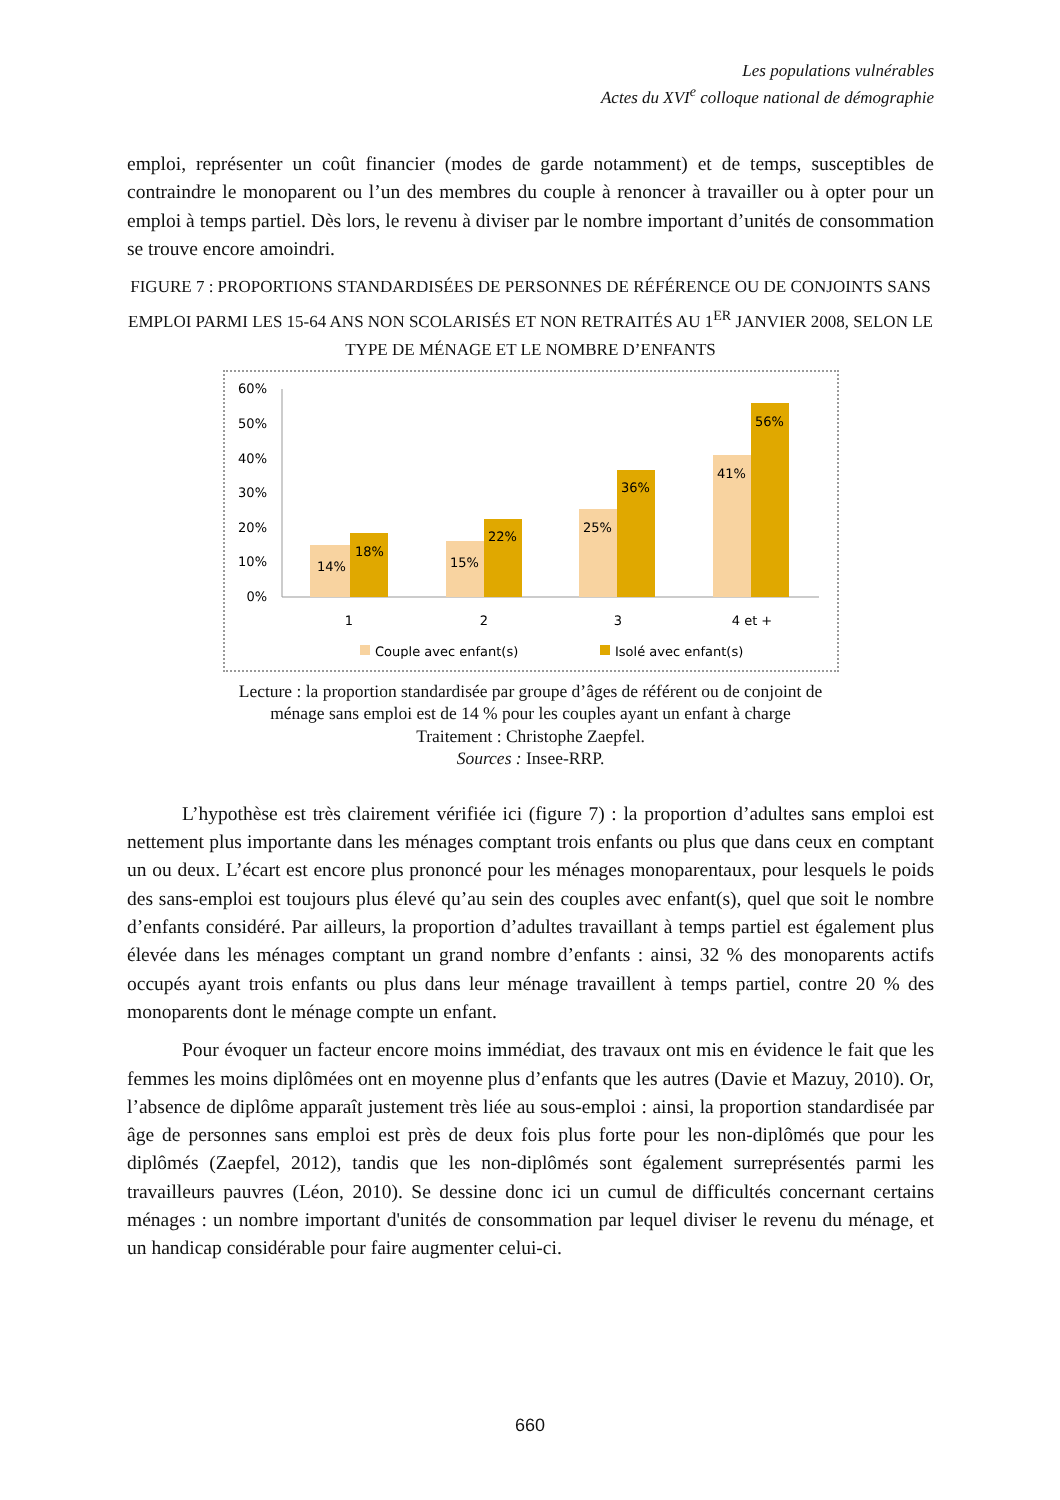Les populations vulnérables
Actes du XVI<sup>e</sup> colloque national de démographie
emploi, représenter un coût financier (modes de garde notamment) et de temps, susceptibles de contraindre le monoparent ou l’un des membres du couple à renoncer à travailler ou à opter pour un emploi à temps partiel. Dès lors, le revenu à diviser par le nombre important d’unités de consommation se trouve encore amoindri.
FIGURE 7 : PROPORTIONS STANDARDISÉES DE PERSONNES DE RÉFÉRENCE OU DE CONJOINTS SANS EMPLOI PARMI LES 15-64 ANS NON SCOLARISÉS ET NON RETRAITÉS AU 1<sup>ER</sup> JANVIER 2008, SELON LE TYPE DE MÉNAGE ET LE NOMBRE D’ENFANTS
60%
50%
40%
30%
20%
10%
0%
14%
18%
15%
22%
25%
36%
41%
56%
1
2
3
4 et +
Couple avec enfant(s)
Isolé avec enfant(s)
Lecture : la proportion standardisée par groupe d’âges de référent ou de conjoint de
ménage sans emploi est de 14 % pour les couples ayant un enfant à charge
Traitement : Christophe Zaepfel.
Sources : Insee-RRP.
L’hypothèse est très clairement vérifiée ici (figure 7) : la proportion d’adultes sans emploi est nettement plus importante dans les ménages comptant trois enfants ou plus que dans ceux en comptant un ou deux. L’écart est encore plus prononcé pour les ménages monoparentaux, pour lesquels le poids des sans-emploi est toujours plus élevé qu’au sein des couples avec enfant(s), quel que soit le nombre d’enfants considéré. Par ailleurs, la proportion d’adultes travaillant à temps partiel est également plus élevée dans les ménages comptant un grand nombre d’enfants : ainsi, 32 % des monoparents actifs occupés ayant trois enfants ou plus dans leur ménage travaillent à temps partiel, contre 20 % des monoparents dont le ménage compte un enfant.
Pour évoquer un facteur encore moins immédiat, des travaux ont mis en évidence le fait que les femmes les moins diplômées ont en moyenne plus d’enfants que les autres (Davie et Mazuy, 2010). Or, l’absence de diplôme apparaît justement très liée au sous-emploi : ainsi, la proportion standardisée par âge de personnes sans emploi est près de deux fois plus forte pour les non-diplômés que pour les diplômés (Zaepfel, 2012), tandis que les non-diplômés sont également surreprésentés parmi les travailleurs pauvres (Léon, 2010). Se dessine donc ici un cumul de difficultés concernant certains ménages : un nombre important d'unités de consommation par lequel diviser le revenu du ménage, et un handicap considérable pour faire augmenter celui-ci.
660